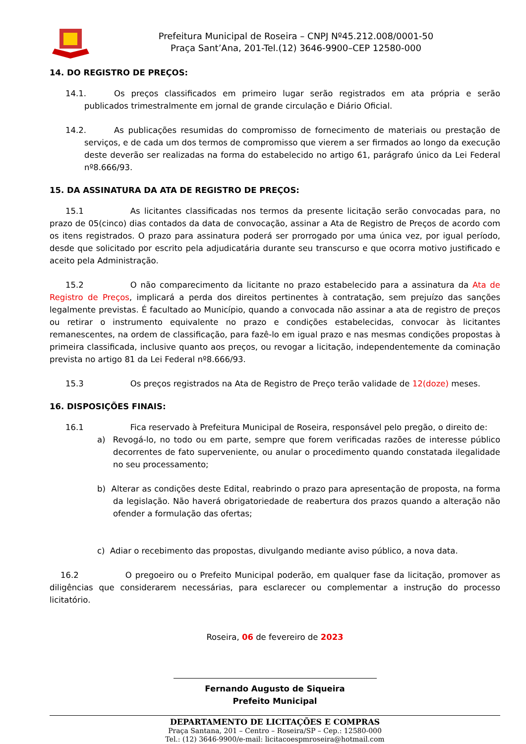Prefeitura Municipal de Roseira – CNPJ Nº45.212.008/0001-50
Praça Sant’Ana, 201-Tel.(12) 3646-9900–CEP 12580-000
14. DO REGISTRO DE PREÇOS:
14.1. Os preços classificados em primeiro lugar serão registrados em ata própria e serão publicados trimestralmente em jornal de grande circulação e Diário Oficial.
14.2. As publicações resumidas do compromisso de fornecimento de materiais ou prestação de serviços, e de cada um dos termos de compromisso que vierem a ser firmados ao longo da execução deste deverão ser realizadas na forma do estabelecido no artigo 61, parágrafo único da Lei Federal nº8.666/93.
15. DA ASSINATURA DA ATA DE REGISTRO DE PREÇOS:
15.1 As licitantes classificadas nos termos da presente licitação serão convocadas para, no prazo de 05(cinco) dias contados da data de convocação, assinar a Ata de Registro de Preços de acordo com os itens registrados. O prazo para assinatura poderá ser prorrogado por uma única vez, por igual período, desde que solicitado por escrito pela adjudicatária durante seu transcurso e que ocorra motivo justificado e aceito pela Administração.
15.2 O não comparecimento da licitante no prazo estabelecido para a assinatura da Ata de Registro de Preços, implicará a perda dos direitos pertinentes à contratação, sem prejuízo das sanções legalmente previstas. É facultado ao Município, quando a convocada não assinar a ata de registro de preços ou retirar o instrumento equivalente no prazo e condições estabelecidas, convocar às licitantes remanescentes, na ordem de classificação, para fazê-lo em igual prazo e nas mesmas condições propostas à primeira classificada, inclusive quanto aos preços, ou revogar a licitação, independentemente da cominação prevista no artigo 81 da Lei Federal nº8.666/93.
15.3 Os preços registrados na Ata de Registro de Preço terão validade de 12(doze) meses.
16. DISPOSIÇÕES FINAIS:
16.1 Fica reservado à Prefeitura Municipal de Roseira, responsável pelo pregão, o direito de:
a) Revogá-lo, no todo ou em parte, sempre que forem verificadas razões de interesse público decorrentes de fato superveniente, ou anular o procedimento quando constatada ilegalidade no seu processamento;
b) Alterar as condições deste Edital, reabrindo o prazo para apresentação de proposta, na forma da legislação. Não haverá obrigatoriedade de reabertura dos prazos quando a alteração não ofender a formulação das ofertas;
c) Adiar o recebimento das propostas, divulgando mediante aviso público, a nova data.
16.2 O pregoeiro ou o Prefeito Municipal poderão, em qualquer fase da licitação, promover as diligências que considerarem necessárias, para esclarecer ou complementar a instrução do processo licitatório.
Roseira, 06 de fevereiro de 2023
Fernando Augusto de Siqueira
Prefeito Municipal
DEPARTAMENTO DE LICITAÇÕES E COMPRAS
Praça Santana, 201 – Centro – Roseira/SP – Cep.: 12580-000
Tel.: (12) 3646-9900/e-mail: licitacoespmroseira@hotmail.com